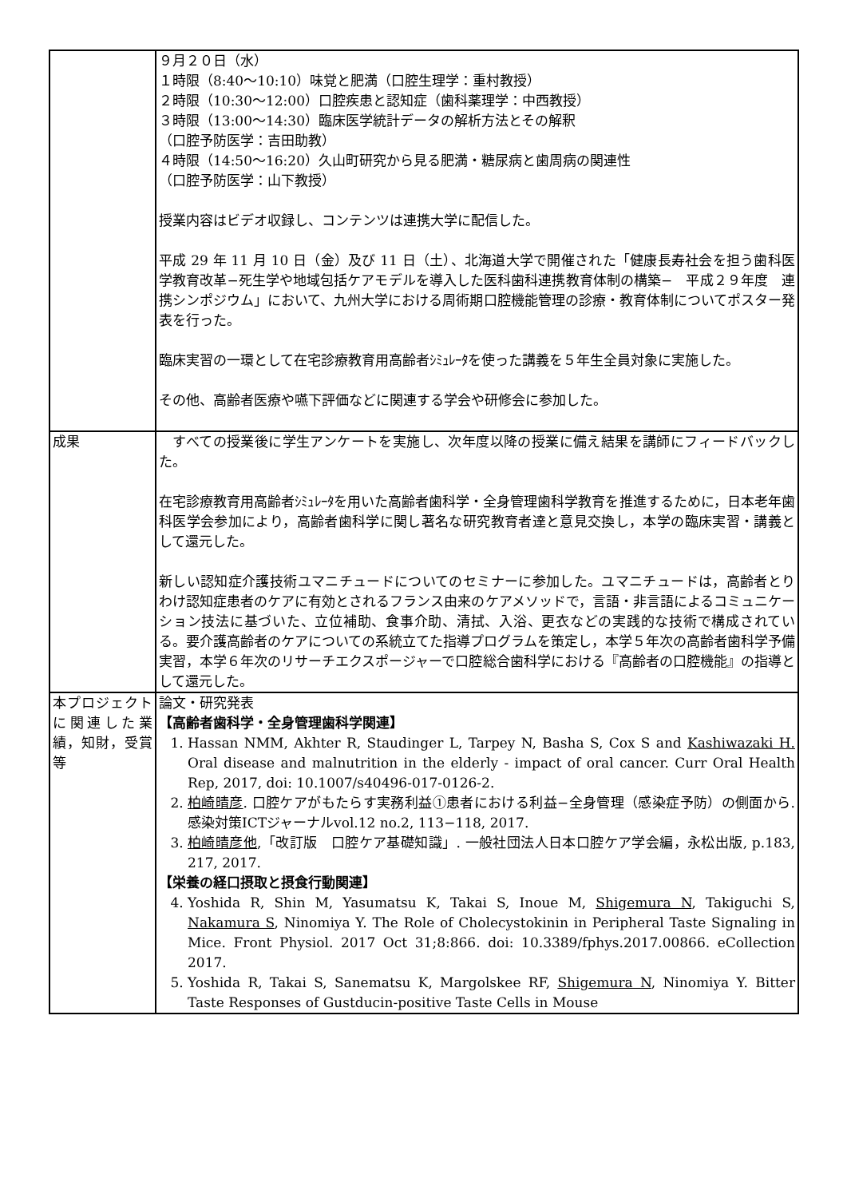| | ９月２０日（水） １時限（8:40～10:10）味覚と肥満（口腔生理学：重村教授） ２時限（10:30～12:00）口腔疾患と認知症（歯科薬理学：中西教授） ３時限（13:00～14:30）臨床医学統計データの解析方法とその解釈 （口腔予防医学：吉田助教） ４時限（14:50～16:20）久山町研究から見る肥満・糖尿病と歯周病の関連性 （口腔予防医学：山下教授） 授業内容はビデオ収録し、コンテンツは連携大学に配信した。 平成 29 年 11 月 10 日（金）及び 11 日（土）、北海道大学で開催された「健康長寿社会を担う歯科医学教育改革−死生学や地域包括ケアモデルを導入した医科歯科連携教育体制の構築− 平成２９年度 連携シンポジウム」において、九州大学における周術期口腔機能管理の診療・教育体制についてポスター発表を行った。 臨床実習の一環として在宅診療教育用高齢者ｼﾐｭﾚｰﾀを使った講義を５年生全員対象に実施した。 その他、高齢者医療や嚥下評価などに関連する学会や研修会に参加した。 |
| 成果 | すべての授業後に学生アンケートを実施し、次年度以降の授業に備え結果を講師にフィードバックした。 在宅診療教育用高齢者ｼﾐｭﾚｰﾀを用いた高齢者歯科学・全身管理歯科学教育を推進するために，日本老年歯科医学会参加により，高齢者歯科学に関し著名な研究教育者達と意見交換し，本学の臨床実習・講義として還元した。 新しい認知症介護技術ユマニチュードについてのセミナーに参加した。ユマニチュードは，高齢者とりわけ認知症患者のケアに有効とされるフランス由来のケアメソッドで，言語・非言語によるコミュニケーション技法に基づいた、立位補助、食事介助、清拭、入浴、更衣などの実践的な技術で構成されている。要介護高齢者のケアについての系統立てた指導プログラムを策定し，本学５年次の高齢者歯科学予備実習，本学６年次のリサーチエクスポージャーで口腔総合歯科学における『高齢者の口腔機能』の指導として還元した。 |
| 本プロジェクトに関連した業績，知財，受賞等 | 論文・研究発表 【高齢者歯科学・全身管理歯科学関連】 1. Hassan NMM, Akhter R, Staudinger L, Tarpey N, Basha S, Cox S and Kashiwazaki H. Oral disease and malnutrition in the elderly - impact of oral cancer. Curr Oral Health Rep, 2017, doi: 10.1007/s40496-017-0126-2. 2. 柏崎晴彦 . 口腔ケアがもたらす実務利益①患者における利益−全身管理（感染症予防）の側面から. 感染対策ICTジャーナルvol.12 no.2, 113−118, 2017. 3. 柏崎晴彦他 ,「改訂版 口腔ケア基礎知識」. 一般社団法人日本口腔ケア学会編，永松出版, p.183, 217, 2017. 【栄養の経口摂取と摂食行動関連】 4. Yoshida R, Shin M, Yasumatsu K, Takai S, Inoue M, Shigemura N , Takiguchi S, Nakamura S , Ninomiya Y. The Role of Cholecystokinin in Peripheral Taste Signaling in Mice. Front Physiol. 2017 Oct 31;8:866. doi: 10.3389/fphys.2017.00866. eCollection 2017. 5. Yoshida R, Takai S, Sanematsu K, Margolskee RF, Shigemura N , Ninomiya Y. Bitter Taste Responses of Gustducin-positive Taste Cells in Mouse |